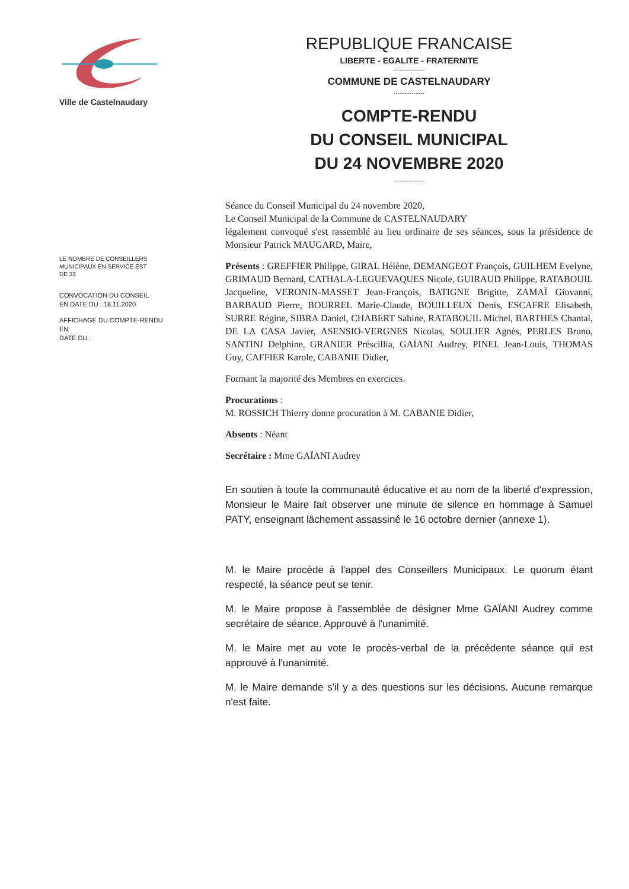Ville de Castelnaudary
LE NOMBRE DE CONSEILLERS
MUNICIPAUX EN SERVICE EST
DE 33
CONVOCATION DU CONSEIL
EN DATE DU : 18.11.2020
AFFICHAGE DU COMPTE-RENDU EN
DATE DU :
REPUBLIQUE FRANCAISE
LIBERTE - EGALITE - FRATERNITE
-----------------
COMMUNE DE CASTELNAUDARY
-----------------
COMPTE-RENDU
DU CONSEIL MUNICIPAL
DU 24 NOVEMBRE 2020
-----------------
Séance du Conseil Municipal du 24 novembre 2020,
Le Conseil Municipal de la Commune de CASTELNAUDARY
légalement convoqué s'est rassemblé au lieu ordinaire de ses séances, sous la présidence de Monsieur Patrick MAUGARD, Maire,
Présents : GREFFIER Philippe, GIRAL Hélène, DEMANGEOT François, GUILHEM Evelyne, GRIMAUD Bernard, CATHALA-LEGUEVAQUES Nicole, GUIRAUD Philippe, RATABOUIL Jacqueline, VERONIN-MASSET Jean-François, BATIGNE Brigitte, ZAMAÏ Giovanni, BARBAUD Pierre, BOURREL Marie-Claude, BOUILLEUX Denis, ESCAFRE Elisabeth, SURRE Régine, SIBRA Daniel, CHABERT Sabine, RATABOUIL Michel, BARTHES Chantal, DE LA CASA Javier, ASENSIO-VERGNES Nicolas, SOULIER Agnès, PERLES Bruno, SANTINI Delphine, GRANIER Préscillia, GAÏANI Audrey, PINEL Jean-Louis, THOMAS Guy, CAFFIER Karole, CABANIE Didier,
Formant la majorité des Membres en exercices.
Procurations :
M. ROSSICH Thierry donne procuration à M. CABANIE Didier,
Absents : Néant
Secrétaire : Mme GAÏANI Audrey
En soutien à toute la communauté éducative et au nom de la liberté d'expression, Monsieur le Maire fait observer une minute de silence en hommage à Samuel PATY, enseignant lâchement assassiné le 16 octobre dernier (annexe 1).
M. le Maire procède à l'appel des Conseillers Municipaux. Le quorum étant respecté, la séance peut se tenir.
M. le Maire propose à l'assemblée de désigner Mme GAÏANI Audrey comme secrétaire de séance. Approuvé à l'unanimité.
M. le Maire met au vote le procès-verbal de la précédente séance qui est approuvé à l'unanimité.
M. le Maire demande s'il y a des questions sur les décisions. Aucune remarque n'est faite.